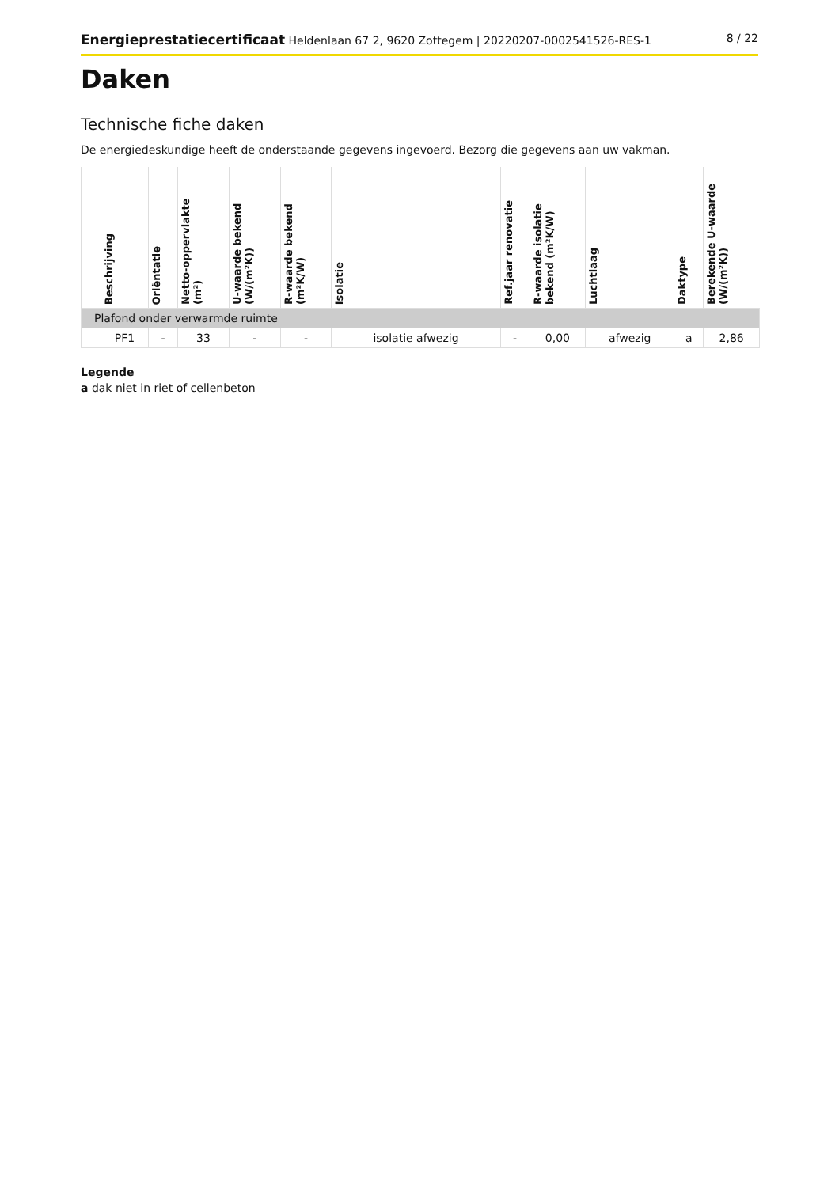Energieprestatiecertificaat Heldenlaan 67 2, 9620 Zottegem | 20220207-0002541526-RES-1 8 / 22
Daken
Technische fiche daken
De energiedeskundige heeft de onderstaande gegevens ingevoerd. Bezorg die gegevens aan uw vakman.
| | Beschrijving | Oriëntatie | Netto-oppervlakte (m²) | U-waarde bekend (W/(m²K)) | R-waarde bekend (m²K/W) | Isolatie | Ref.jaar renovatie | R-waarde isolatie bekend (m²K/W) | Luchtlaag | Daktype | Berekende U-waarde (W/(m²K)) |
| --- | --- | --- | --- | --- | --- | --- | --- | --- | --- | --- | --- |
| Plafond onder verwarmde ruimte | | | | | | | | | | | |
| | PF1 | - | 33 | - | - | isolatie afwezig | - | 0,00 | afwezig | a | 2,86 |
Legende
a dak niet in riet of cellenbeton